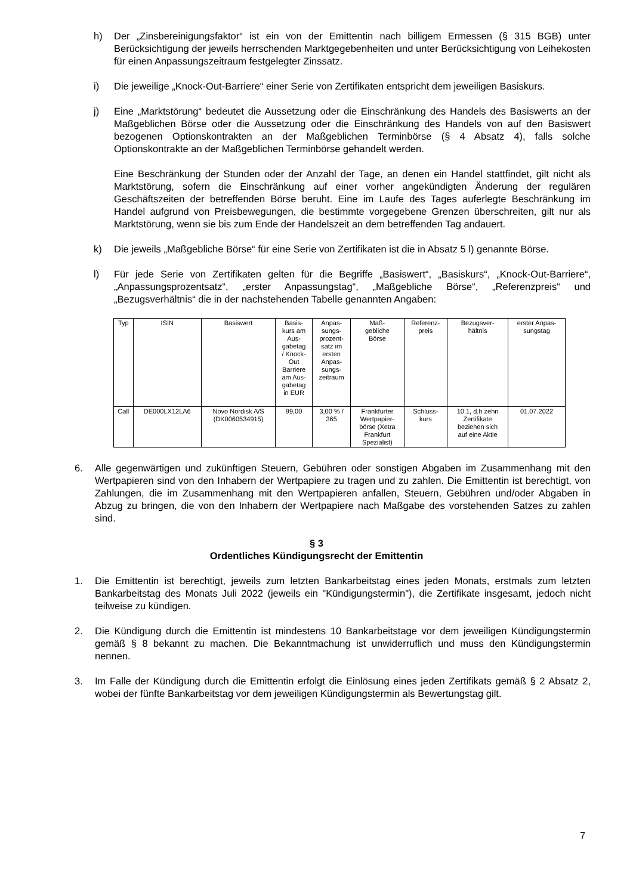h) Der „Zinsbereinigungsfaktor“ ist ein von der Emittentin nach billigem Ermessen (§ 315 BGB) unter Berücksichtigung der jeweils herrschenden Marktgegebenheiten und unter Berücksichtigung von Leihekosten für einen Anpassungszeitraum festgelegter Zinssatz.
i) Die jeweilige „Knock-Out-Barriere“ einer Serie von Zertifikaten entspricht dem jeweiligen Basiskurs.
j) Eine „Marktstörung“ bedeutet die Aussetzung oder die Einschränkung des Handels des Basiswerts an der Maßgeblichen Börse oder die Aussetzung oder die Einschränkung des Handels von auf den Basiswert bezogenen Optionskontrakten an der Maßgeblichen Terminbörse (§ 4 Absatz 4), falls solche Optionskontrakte an der Maßgeblichen Terminbörse gehandelt werden.
Eine Beschränkung der Stunden oder der Anzahl der Tage, an denen ein Handel stattfindet, gilt nicht als Marktstörung, sofern die Einschränkung auf einer vorher angekündigten Änderung der regulären Geschäftszeiten der betreffenden Börse beruht. Eine im Laufe des Tages auferlegte Beschränkung im Handel aufgrund von Preisbewegungen, die bestimmte vorgegebene Grenzen überschreiten, gilt nur als Marktstörung, wenn sie bis zum Ende der Handelszeit an dem betreffenden Tag andauert.
k) Die jeweils „Maßgebliche Börse“ für eine Serie von Zertifikaten ist die in Absatz 5 l) genannte Börse.
l) Für jede Serie von Zertifikaten gelten für die Begriffe „Basiswert“, „Basiskurs“, „Knock-Out-Barriere“, „Anpassungsprozentsatz“, „erster Anpassungstag“, „Maßgebliche Börse“, „Referenzpreis“ und „Bezugsverhältnis“ die in der nachstehenden Tabelle genannten Angaben:
| Typ | ISIN | Basiswert | Basis- kurs am Aus- gabetag / Knock- Out Barriere am Aus- gabetag in EUR | Anpas- sungs- prozent- satz im ersten Anpas- sungs- zeitraum | Maß- gebliche Börse | Referenz- preis | Bezugsver- hältnis | erster Anpas- sungstag |
| Call | DE000LX12LA6 | Novo Nordisk A/S (DK0060534915) | 99,00 | 3,00 % / 365 | Frankfurter Wertpapier- börse (Xetra Frankfurt Spezialist) | Schluss- kurs | 10:1, d.h zehn Zertifikate beziehen sich auf eine Aktie | 01.07.2022 |
6. Alle gegenwärtigen und zukünftigen Steuern, Gebühren oder sonstigen Abgaben im Zusammenhang mit den Wertpapieren sind von den Inhabern der Wertpapiere zu tragen und zu zahlen. Die Emittentin ist berechtigt, von Zahlungen, die im Zusammenhang mit den Wertpapieren anfallen, Steuern, Gebühren und/oder Abgaben in Abzug zu bringen, die von den Inhabern der Wertpapiere nach Maßgabe des vorstehenden Satzes zu zahlen sind.
§ 3
Ordentliches Kündigungsrecht der Emittentin
1. Die Emittentin ist berechtigt, jeweils zum letzten Bankarbeitstag eines jeden Monats, erstmals zum letzten Bankarbeitstag des Monats Juli 2022 (jeweils ein "Kündigungstermin"), die Zertifikate insgesamt, jedoch nicht teilweise zu kündigen.
2. Die Kündigung durch die Emittentin ist mindestens 10 Bankarbeitstage vor dem jeweiligen Kündigungstermin gemäß § 8 bekannt zu machen. Die Bekanntmachung ist unwiderruflich und muss den Kündigungstermin nennen.
3. Im Falle der Kündigung durch die Emittentin erfolgt die Einlösung eines jeden Zertifikats gemäß § 2 Absatz 2, wobei der fünfte Bankarbeitstag vor dem jeweiligen Kündigungstermin als Bewertungstag gilt.
7